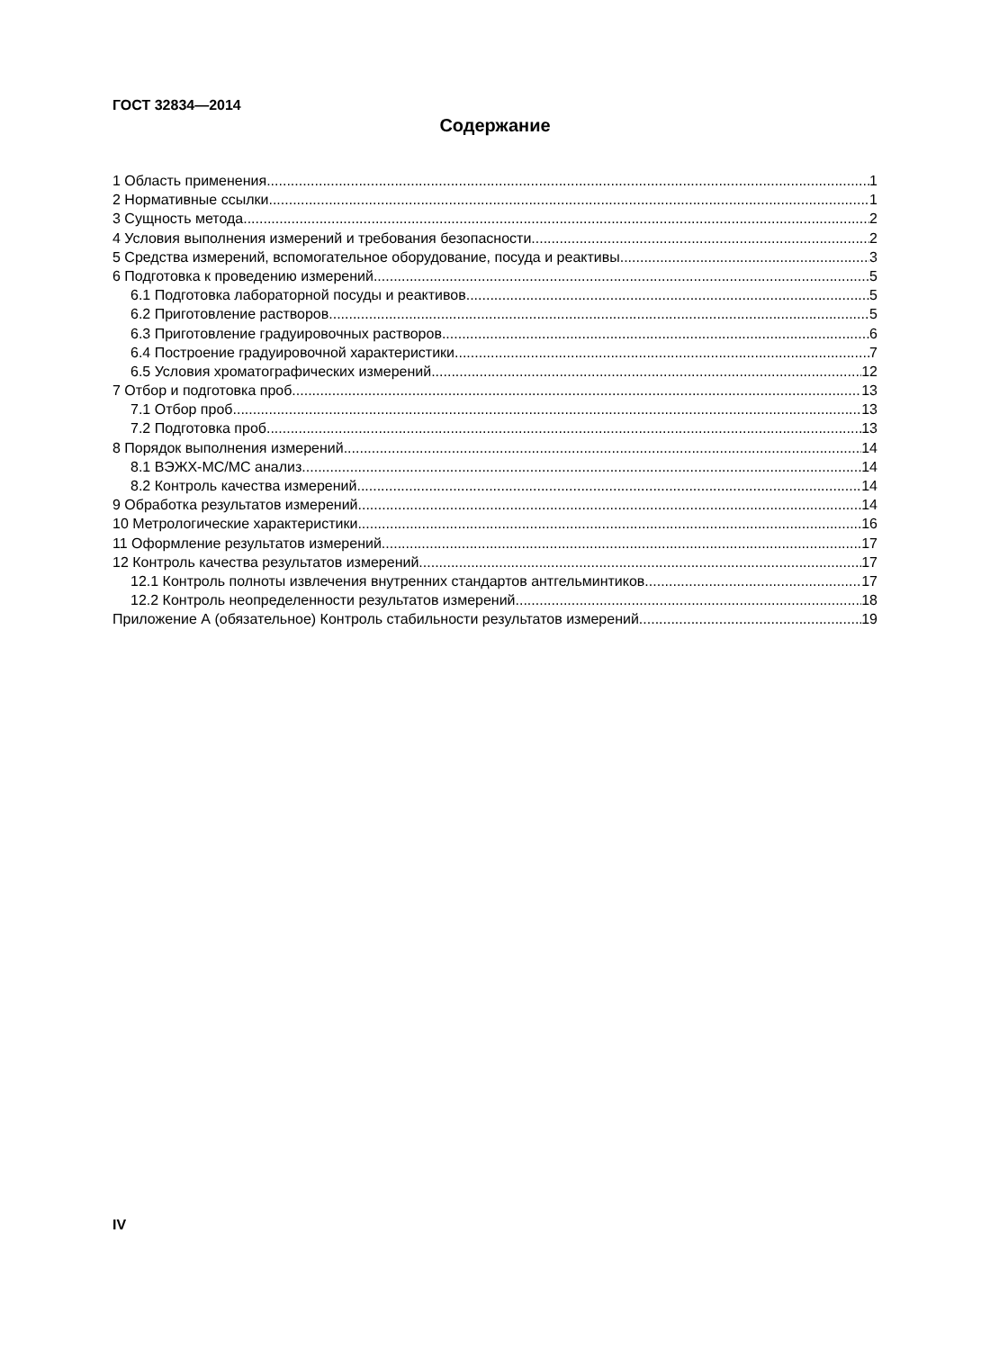ГОСТ 32834—2014
Содержание
1 Область применения 1
2 Нормативные ссылки 1
3 Сущность метода 2
4 Условия выполнения измерений и требования безопасности 2
5 Средства измерений, вспомогательное оборудование, посуда и реактивы 3
6 Подготовка к проведению измерений 5
6.1 Подготовка лабораторной посуды и реактивов 5
6.2 Приготовление растворов 5
6.3 Приготовление градуировочных растворов 6
6.4 Построение градуировочной характеристики 7
6.5 Условия хроматографических измерений 12
7 Отбор и подготовка проб 13
7.1 Отбор проб 13
7.2 Подготовка проб 13
8 Порядок выполнения измерений 14
8.1 ВЭЖХ-МС/МС анализ 14
8.2 Контроль качества измерений 14
9 Обработка результатов измерений 14
10 Метрологические характеристики 16
11 Оформление результатов измерений 17
12 Контроль качества результатов измерений 17
12.1 Контроль полноты извлечения внутренних стандартов антгельминтиков 17
12.2 Контроль неопределенности результатов измерений 18
Приложение А (обязательное) Контроль стабильности результатов измерений 19
IV